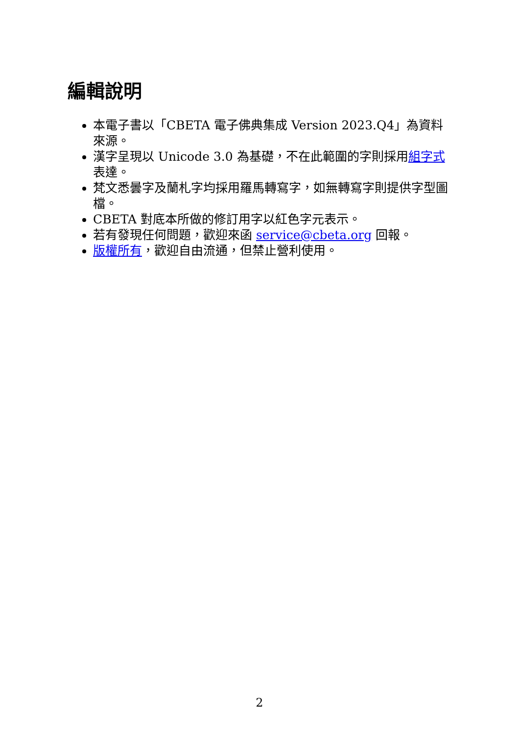編輯說明
本電子書以「CBETA 電子佛典集成 Version 2023.Q4」為資料來源。
漢字呈現以 Unicode 3.0 為基礎，不在此範圍的字則採用組字式表達。
梵文悉曇字及蘭札字均採用羅馬轉寫字，如無轉寫字則提供字型圖檔。
CBETA 對底本所做的修訂用字以紅色字元表示。
若有發現任何問題，歡迎來函 service@cbeta.org 回報。
版權所有，歡迎自由流通，但禁止營利使用。
2